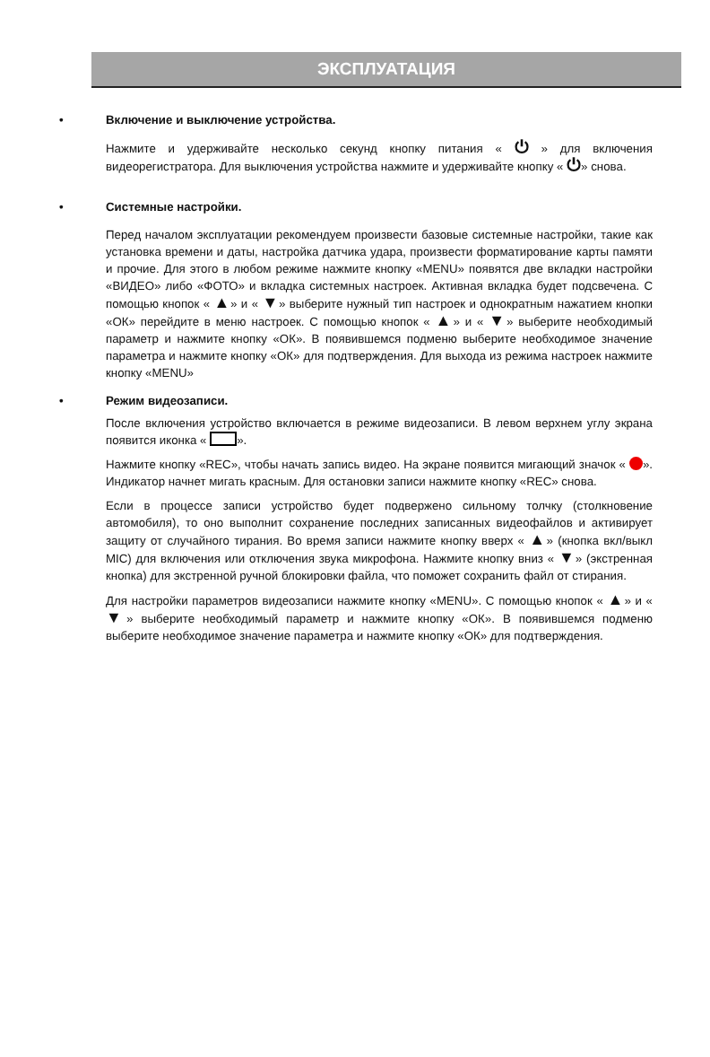ЭКСПЛУАТАЦИЯ
• Включение и выключение устройства.
Нажмите и удерживайте несколько секунд кнопку питания « ⏻ » для включения видеорегистратора. Для выключения устройства нажмите и удерживайте кнопку « ⏻» снова.
• Системные настройки.
Перед началом эксплуатации рекомендуем произвести базовые системные настройки, такие как установка времени и даты, настройка датчика удара, произвести форматирование карты памяти и прочие. Для этого в любом режиме нажмите кнопку «MENU» появятся две вкладки настройки «ВИДЕО» либо «ФОТО» и вкладка системных настроек. Активная вкладка будет подсвечена. С помощью кнопок « ▲» и « ▼» выберите нужный тип настроек и однократным нажатием кнопки «ОК» перейдите в меню настроек. С помощью кнопок « ▲» и « ▼» выберите необходимый параметр и нажмите кнопку «ОК». В появившемся подменю выберите необходимое значение параметра и нажмите кнопку «ОК» для подтверждения. Для выхода из режима настроек нажмите кнопку «MENU»
• Режим видеозаписи.
После включения устройство включается в режиме видеозаписи. В левом верхнем углу экрана появится иконка « ».
Нажмите кнопку «REC», чтобы начать запись видео. На экране появится мигающий значок « ». Индикатор начнет мигать красным. Для остановки записи нажмите кнопку «REC» снова.
Если в процессе записи устройство будет подвержено сильному толчку (столкновение автомобиля), то оно выполнит сохранение последних записанных видеофайлов и активирует защиту от случайного тирания. Во время записи нажмите кнопку вверх « ▲» (кнопка вкл/выкл MIC) для включения или отключения звука микрофона. Нажмите кнопку вниз « ▼» (экстренная кнопка) для экстренной ручной блокировки файла, что поможет сохранить файл от стирания.
Для настройки параметров видеозаписи нажмите кнопку «MENU». С помощью кнопок « ▲» и « ▼» выберите необходимый параметр и нажмите кнопку «ОК». В появившемся подменю выберите необходимое значение параметра и нажмите кнопку «ОК» для подтверждения.